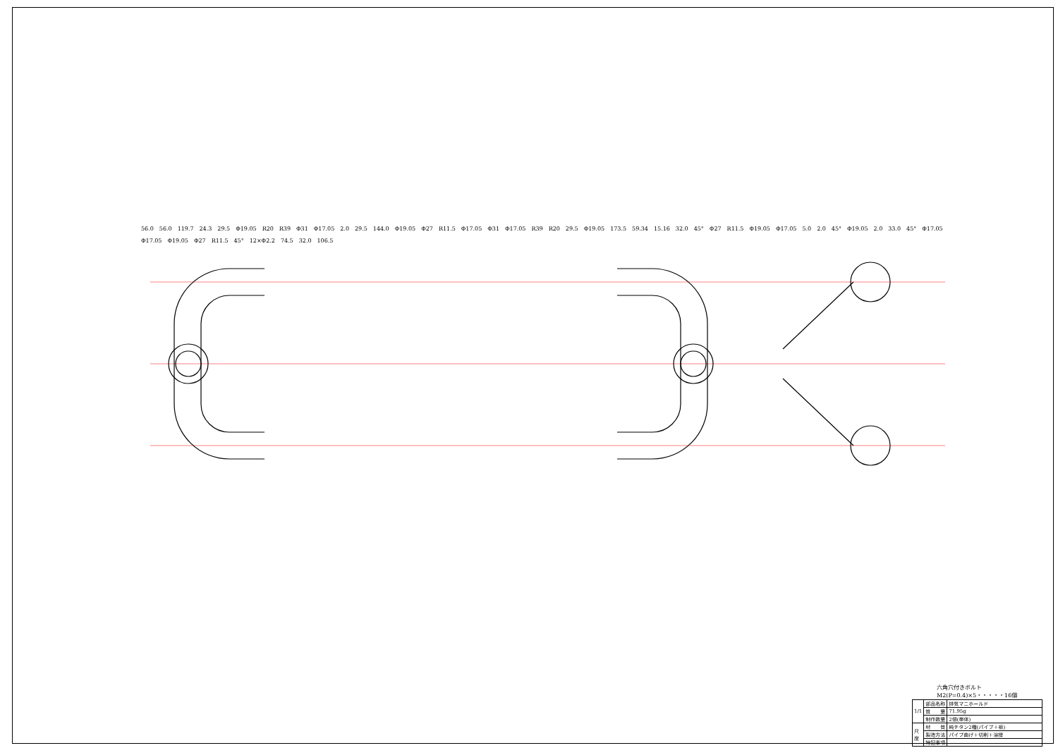56.0 56.0 119.7 24.3 29.5 Φ19.05 R20 R39 Φ31 Φ17.05 2.0 29.5 144.0 Φ19.05 Φ27 R11.5 Φ17.05 Φ31 Φ17.05 R39 R20 29.5 Φ19.05 173.5 59.34 15.16 32.0 45° Φ27 R11.5 Φ19.05 Φ17.05 5.0 2.0 45° Φ19.05 2.0 33.0 45° Φ17.05 Φ17.05 Φ19.05 Φ27 R11.5 45° 12×Φ2.2 74.5 32.0 106.5
六角穴付きボルト
M2(P=0.4)×5・・・・・16個
| 1/1 | 部品名称 | 排気マニホールド |
| | 質 量 | 71.95g |
| | 制作数量 | 2個(単体) |
| 尺 度 | 材 質 | 純チタン2種(パイプ＋板) |
| | 製造方法 | パイプ曲げ＋切削＋溶接 |
| | 特記事項 | |